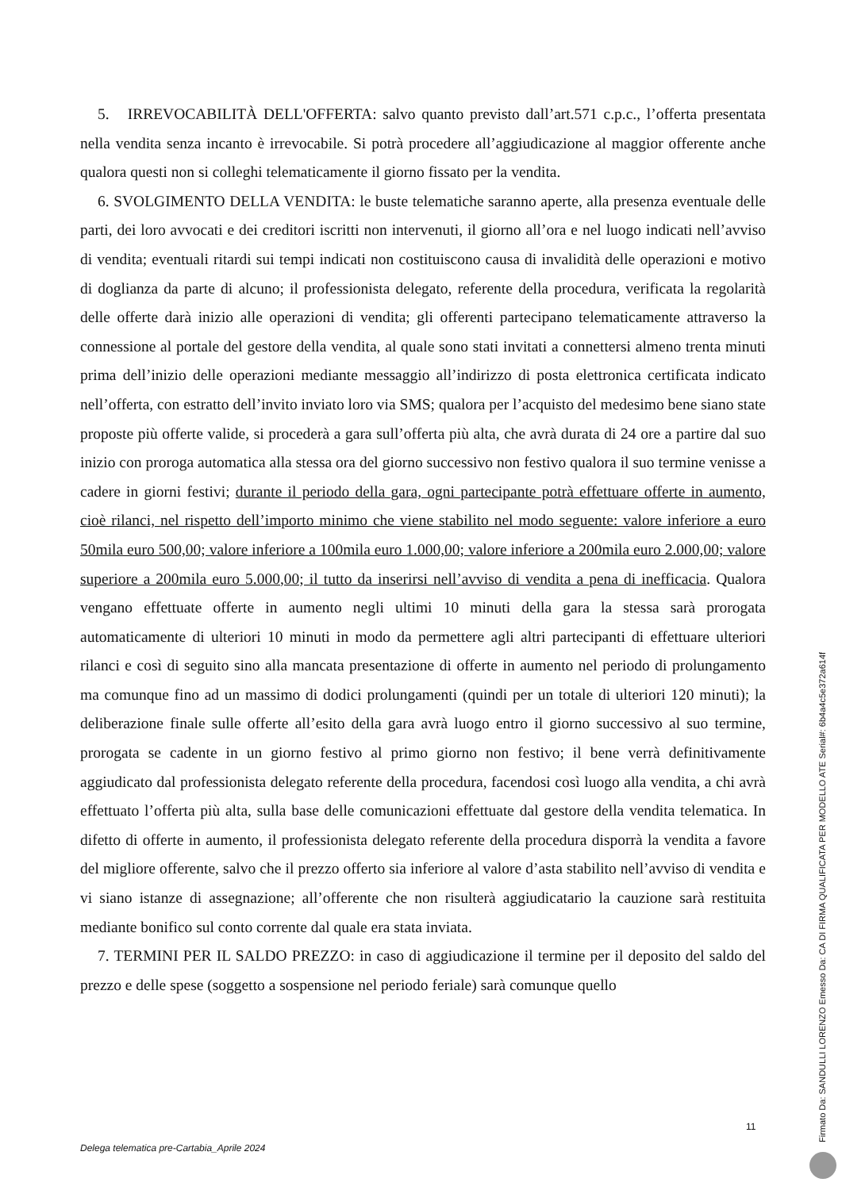5. IRREVOCABILITÀ DELL'OFFERTA: salvo quanto previsto dall’art.571 c.p.c., l’offerta presentata nella vendita senza incanto è irrevocabile. Si potrà procedere all’aggiudicazione al maggior offerente anche qualora questi non si colleghi telematicamente il giorno fissato per la vendita.
6. SVOLGIMENTO DELLA VENDITA: le buste telematiche saranno aperte, alla presenza eventuale delle parti, dei loro avvocati e dei creditori iscritti non intervenuti, il giorno all’ora e nel luogo indicati nell’avviso di vendita; eventuali ritardi sui tempi indicati non costituiscono causa di invalidità delle operazioni e motivo di doglianza da parte di alcuno; il professionista delegato, referente della procedura, verificata la regolarità delle offerte darà inizio alle operazioni di vendita; gli offerenti partecipano telematicamente attraverso la connessione al portale del gestore della vendita, al quale sono stati invitati a connettersi almeno trenta minuti prima dell’inizio delle operazioni mediante messaggio all’indirizzo di posta elettronica certificata indicato nell’offerta, con estratto dell’invito inviato loro via SMS; qualora per l’acquisto del medesimo bene siano state proposte più offerte valide, si procederà a gara sull’offerta più alta, che avrà durata di 24 ore a partire dal suo inizio con proroga automatica alla stessa ora del giorno successivo non festivo qualora il suo termine venisse a cadere in giorni festivi; durante il periodo della gara, ogni partecipante potrà effettuare offerte in aumento, cioè rilanci, nel rispetto dell’importo minimo che viene stabilito nel modo seguente: valore inferiore a euro 50mila euro 500,00; valore inferiore a 100mila euro 1.000,00; valore inferiore a 200mila euro 2.000,00; valore superiore a 200mila euro 5.000,00; il tutto da inserirsi nell’avviso di vendita a pena di inefficacia. Qualora vengano effettuate offerte in aumento negli ultimi 10 minuti della gara la stessa sarà prorogata automaticamente di ulteriori 10 minuti in modo da permettere agli altri partecipanti di effettuare ulteriori rilanci e così di seguito sino alla mancata presentazione di offerte in aumento nel periodo di prolungamento ma comunque fino ad un massimo di dodici prolungamenti (quindi per un totale di ulteriori 120 minuti); la deliberazione finale sulle offerte all’esito della gara avrà luogo entro il giorno successivo al suo termine, prorogata se cadente in un giorno festivo al primo giorno non festivo; il bene verrà definitivamente aggiudicato dal professionista delegato referente della procedura, facendosi così luogo alla vendita, a chi avrà effettuato l’offerta più alta, sulla base delle comunicazioni effettuate dal gestore della vendita telematica. In difetto di offerte in aumento, il professionista delegato referente della procedura disporrà la vendita a favore del migliore offerente, salvo che il prezzo offerto sia inferiore al valore d’asta stabilito nell’avviso di vendita e vi siano istanze di assegnazione; all’offerente che non risulterà aggiudicatario la cauzione sarà restituita mediante bonifico sul conto corrente dal quale era stata inviata.
7. TERMINI PER IL SALDO PREZZO: in caso di aggiudicazione il termine per il deposito del saldo del prezzo e delle spese (soggetto a sospensione nel periodo feriale) sarà comunque quello
11
Delega telematica pre-Cartabia_Aprile 2024
Firmato Da: SANDULLI LORENZO Emesso Da: CA DI FIRMA QUALIFICATA PER MODELLO ATE Serial#: 6b4a4c5e372a614f